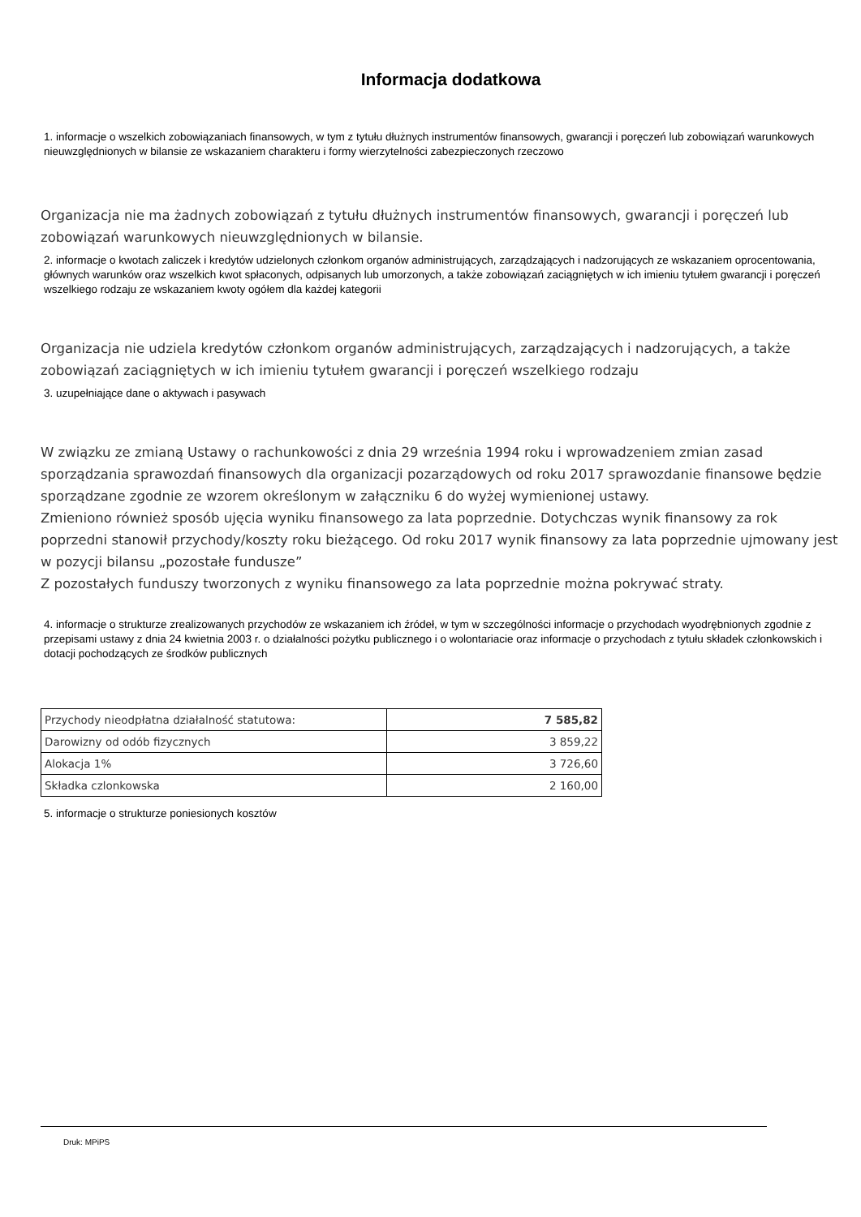Informacja dodatkowa
1. informacje o wszelkich zobowiązaniach finansowych, w tym z tytułu dłużnych instrumentów finansowych, gwarancji i poręczeń lub zobowiązań warunkowych nieuwzględnionych w bilansie ze wskazaniem charakteru i formy wierzytelności zabezpieczonych rzeczowo
Organizacja nie ma żadnych zobowiązań z tytułu dłużnych instrumentów finansowych, gwarancji i poręczeń lub zobowiązań warunkowych nieuwzględnionych w bilansie.
2. informacje o kwotach zaliczek i kredytów udzielonych członkom organów administrujących, zarządzających i nadzorujących ze wskazaniem oprocentowania, głównych warunków oraz wszelkich kwot spłaconych, odpisanych lub umorzonych, a także zobowiązań zaciągniętych w ich imieniu tytułem gwarancji i poręczeń wszelkiego rodzaju ze wskazaniem kwoty ogółem dla każdej kategorii
Organizacja nie udziela kredytów członkom organów administrujących, zarządzających i nadzorujących, a także zobowiązań zaciągniętych w ich imieniu tytułem gwarancji i poręczeń wszelkiego rodzaju
3. uzupełniające dane o aktywach i pasywach
W związku ze zmianą Ustawy o rachunkowości z dnia 29 września 1994 roku i wprowadzeniem zmian zasad sporządzania sprawozdań finansowych dla organizacji pozarządowych od roku 2017 sprawozdanie finansowe będzie sporządzane zgodnie ze wzorem określonym w załączniku 6 do wyżej wymienionej ustawy.
Zmieniono również sposób ujęcia wyniku finansowego za lata poprzednie. Dotychczas wynik finansowy za rok poprzedni stanowił przychody/koszty roku bieżącego. Od roku 2017 wynik finansowy za lata poprzednie ujmowany jest w pozycji bilansu „pozostałe fundusze”
Z pozostałych funduszy tworzonych z wyniku finansowego za lata poprzednie można pokrywać straty.
4. informacje o strukturze zrealizowanych przychodów ze wskazaniem ich źródeł, w tym w szczególności informacje o przychodach wyodrębnionych zgodnie z przepisami ustawy z dnia 24 kwietnia 2003 r. o działalności pożytku publicznego i o wolontariacie oraz informacje o przychodach z tytułu składek członkowskich i dotacji pochodzących ze środków publicznych
| Przychody nieodpłatna działalność statutowa: | 7 585,82 |
| Darowizny od odób fizycznych | 3 859,22 |
| Alokacja 1% | 3 726,60 |
| Składka czlonkowska | 2 160,00 |
5. informacje o strukturze poniesionych kosztów
Druk: MPiPS